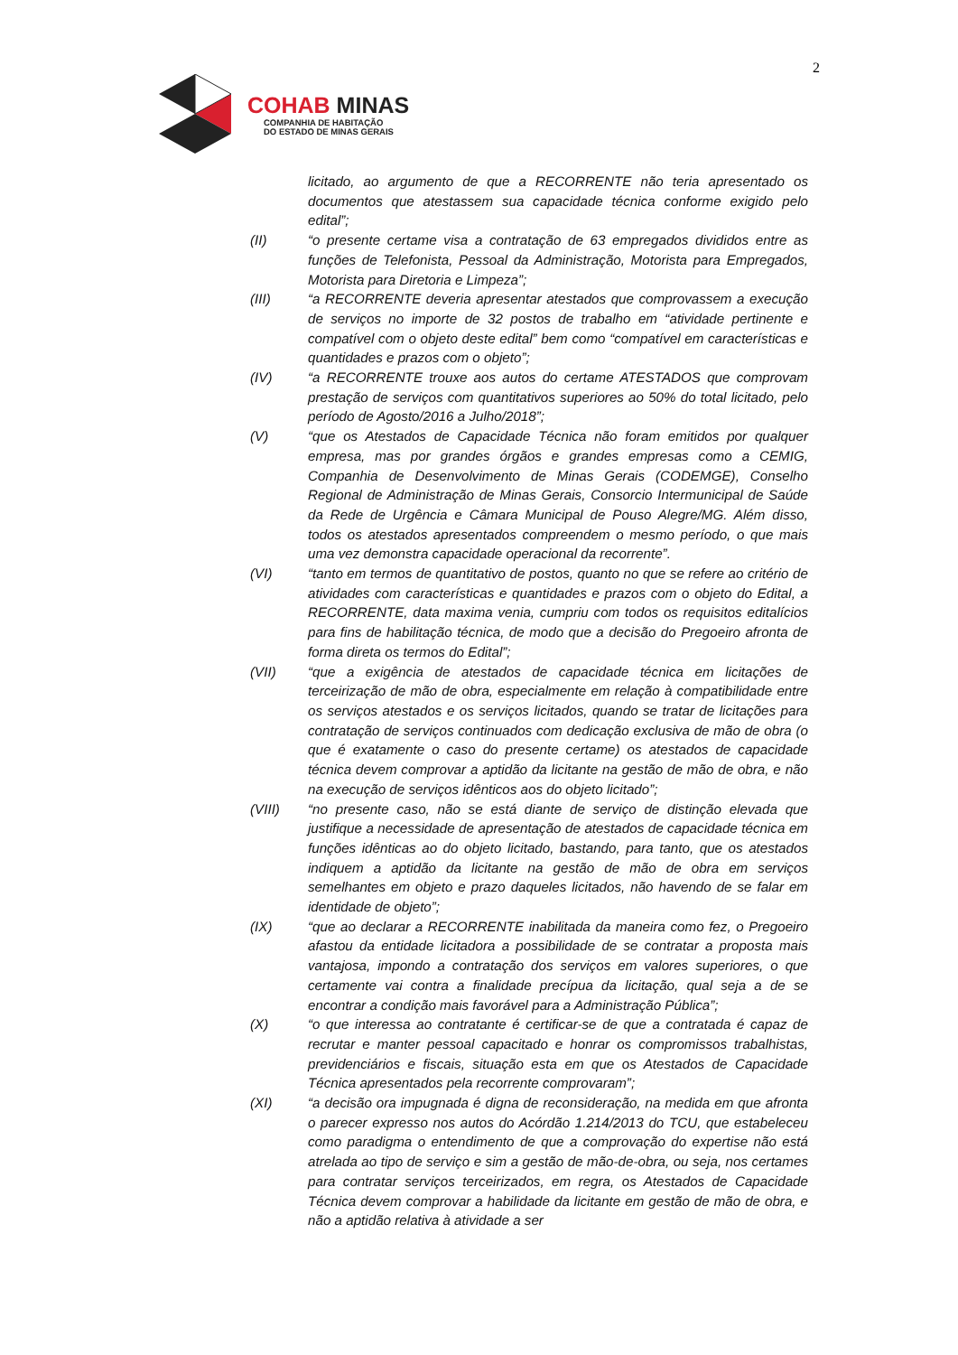2
COHAB MINAS
COMPANHIA DE HABITAÇÃO
DO ESTADO DE MINAS GERAIS
licitado, ao argumento de que a RECORRENTE não teria apresentado os documentos que atestassem sua capacidade técnica conforme exigido pelo edital”;
(II) “o presente certame visa a contratação de 63 empregados divididos entre as funções de Telefonista, Pessoal da Administração, Motorista para Empregados, Motorista para Diretoria e Limpeza”;
(III) “a RECORRENTE deveria apresentar atestados que comprovassem a execução de serviços no importe de 32 postos de trabalho em “atividade pertinente e compatível com o objeto deste edital” bem como “compatível em características e quantidades e prazos com o objeto”;
(IV) “a RECORRENTE trouxe aos autos do certame ATESTADOS que comprovam prestação de serviços com quantitativos superiores ao 50% do total licitado, pelo período de Agosto/2016 a Julho/2018”;
(V) “que os Atestados de Capacidade Técnica não foram emitidos por qualquer empresa, mas por grandes órgãos e grandes empresas como a CEMIG, Companhia de Desenvolvimento de Minas Gerais (CODEMGE), Conselho Regional de Administração de Minas Gerais, Consorcio Intermunicipal de Saúde da Rede de Urgência e Câmara Municipal de Pouso Alegre/MG. Além disso, todos os atestados apresentados compreendem o mesmo período, o que mais uma vez demonstra capacidade operacional da recorrente”.
(VI) “tanto em termos de quantitativo de postos, quanto no que se refere ao critério de atividades com características e quantidades e prazos com o objeto do Edital, a RECORRENTE, data maxima venia, cumpriu com todos os requisitos editalícios para fins de habilitação técnica, de modo que a decisão do Pregoeiro afronta de forma direta os termos do Edital”;
(VII) “que a exigência de atestados de capacidade técnica em licitações de terceirização de mão de obra, especialmente em relação à compatibilidade entre os serviços atestados e os serviços licitados, quando se tratar de licitações para contratação de serviços continuados com dedicação exclusiva de mão de obra (o que é exatamente o caso do presente certame) os atestados de capacidade técnica devem comprovar a aptidão da licitante na gestão de mão de obra, e não na execução de serviços idênticos aos do objeto licitado”;
(VIII) “no presente caso, não se está diante de serviço de distinção elevada que justifique a necessidade de apresentação de atestados de capacidade técnica em funções idênticas ao do objeto licitado, bastando, para tanto, que os atestados indiquem a aptidão da licitante na gestão de mão de obra em serviços semelhantes em objeto e prazo daqueles licitados, não havendo de se falar em identidade de objeto”;
(IX) “que ao declarar a RECORRENTE inabilitada da maneira como fez, o Pregoeiro afastou da entidade licitadora a possibilidade de se contratar a proposta mais vantajosa, impondo a contratação dos serviços em valores superiores, o que certamente vai contra a finalidade precípua da licitação, qual seja a de se encontrar a condição mais favorável para a Administração Pública”;
(X) “o que interessa ao contratante é certificar-se de que a contratada é capaz de recrutar e manter pessoal capacitado e honrar os compromissos trabalhistas, previdenciários e fiscais, situação esta em que os Atestados de Capacidade Técnica apresentados pela recorrente comprovaram”;
(XI) “a decisão ora impugnada é digna de reconsideração, na medida em que afronta o parecer expresso nos autos do Acórdão 1.214/2013 do TCU, que estabeleceu como paradigma o entendimento de que a comprovação do expertise não está atrelada ao tipo de serviço e sim a gestão de mão-de-obra, ou seja, nos certames para contratar serviços terceirizados, em regra, os Atestados de Capacidade Técnica devem comprovar a habilidade da licitante em gestão de mão de obra, e não a aptidão relativa à atividade a ser